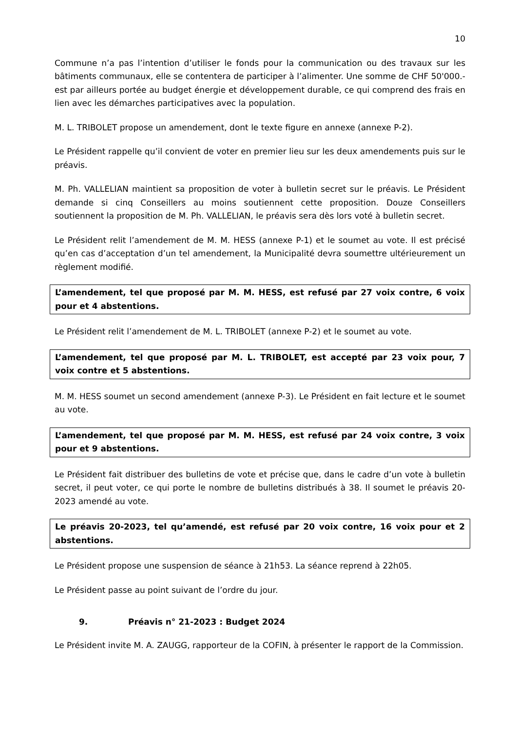10
Commune n’a pas l’intention d’utiliser le fonds pour la communication ou des travaux sur les bâtiments communaux, elle se contentera de participer à l’alimenter. Une somme de CHF 50'000.- est par ailleurs portée au budget énergie et développement durable, ce qui comprend des frais en lien avec les démarches participatives avec la population.
M. L. TRIBOLET propose un amendement, dont le texte figure en annexe (annexe P-2).
Le Président rappelle qu’il convient de voter en premier lieu sur les deux amendements puis sur le préavis.
M. Ph. VALLELIAN maintient sa proposition de voter à bulletin secret sur le préavis. Le Président demande si cinq Conseillers au moins soutiennent cette proposition. Douze Conseillers soutiennent la proposition de M. Ph. VALLELIAN, le préavis sera dès lors voté à bulletin secret.
Le Président relit l’amendement de M. M. HESS (annexe P-1) et le soumet au vote. Il est précisé qu’en cas d’acceptation d’un tel amendement, la Municipalité devra soumettre ultérieurement un règlement modifié.
L’amendement, tel que proposé par M. M. HESS, est refusé par 27 voix contre, 6 voix pour et 4 abstentions.
Le Président relit l’amendement de M. L. TRIBOLET (annexe P-2) et le soumet au vote.
L’amendement, tel que proposé par M. L. TRIBOLET, est accepté par 23 voix pour, 7 voix contre et 5 abstentions.
M. M. HESS soumet un second amendement (annexe P-3). Le Président en fait lecture et le soumet au vote.
L’amendement, tel que proposé par M. M. HESS, est refusé par 24 voix contre, 3 voix pour et 9 abstentions.
Le Président fait distribuer des bulletins de vote et précise que, dans le cadre d’un vote à bulletin secret, il peut voter, ce qui porte le nombre de bulletins distribués à 38. Il soumet le préavis 20-2023 amendé au vote.
Le préavis 20-2023, tel qu’amendé, est refusé par 20 voix contre, 16 voix pour et 2 abstentions.
Le Président propose une suspension de séance à 21h53. La séance reprend à 22h05.
Le Président passe au point suivant de l’ordre du jour.
9. Préavis n° 21-2023 : Budget 2024
Le Président invite M. A. ZAUGG, rapporteur de la COFIN, à présenter le rapport de la Commission.